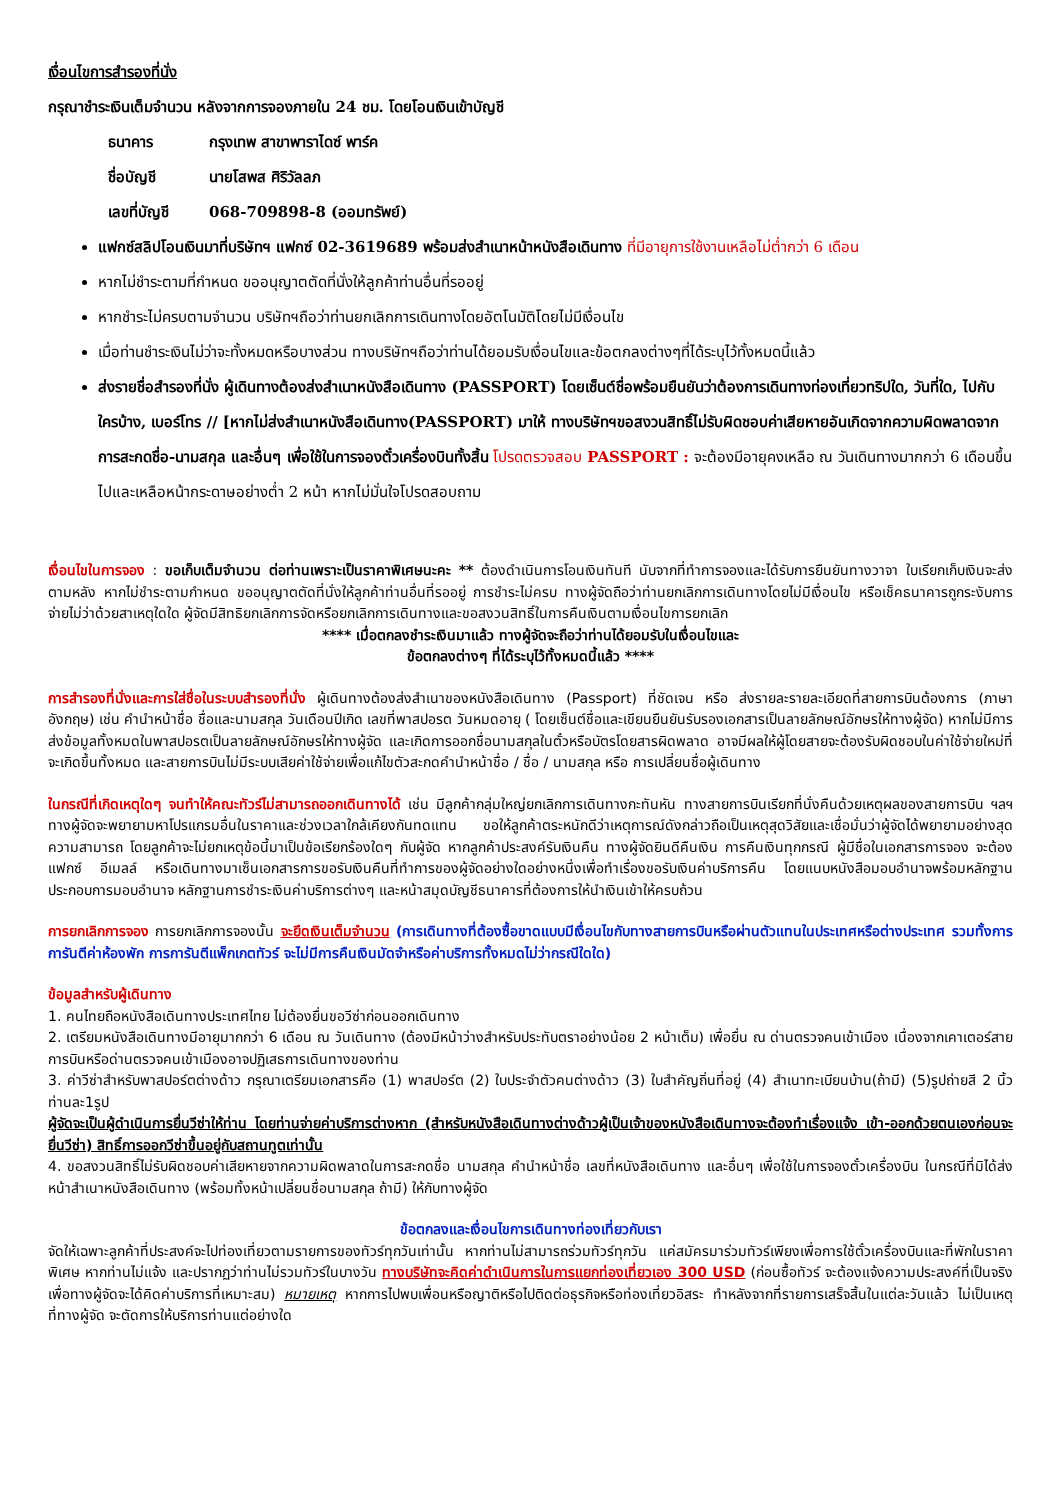เงื่อนไขการสำรองที่นั่ง
กรุณาชำระเงินเต็มจำนวน หลังจากการจองภายใน 24 ชม. โดยโอนเงินเข้าบัญชี
| ธนาคาร | กรุงเทพ สาขาพาราไดซ์ พาร์ค |
| ชื่อบัญชี | นายโสพส ศิริวัลลภ |
| เลขที่บัญชี | 068-709898-8 (ออมทรัพย์) |
แฟกซ์สลิปโอนเงินมาที่บริษัทฯ แฟกซ์ 02-3619689 พร้อมส่งสำเนาหน้าหนังสือเดินทาง ที่มีอายุการใช้งานเหลือไม่ต่ำกว่า 6 เดือน
หากไม่ชำระตามที่กำหนด ขออนุญาตตัดที่นั่งให้ลูกค้าท่านอื่นที่รออยู่
หากชำระไม่ครบตามจำนวน บริษัทฯถือว่าท่านยกเลิกการเดินทางโดยอัตโนมัติโดยไม่มีเงื่อนไข
เมื่อท่านชำระเงินไม่ว่าจะทั้งหมดหรือบางส่วน ทางบริษัทฯถือว่าท่านได้ยอมรับเงื่อนไขและข้อตกลงต่างๆที่ได้ระบุไว้ทั้งหมดนี้แล้ว
ส่งรายชื่อสำรองที่นั่ง ผู้เดินทางต้องส่งสำเนาหนังสือเดินทาง (PASSPORT) โดยเซ็นต์ชื่อพร้อมยืนยันว่าต้องการเดินทางท่องเที่ยวทริปใด, วันที่ใด, ไปกับใครบ้าง, เบอร์โทร // [หากไม่ส่งสำเนาหนังสือเดินทาง(PASSPORT) มาให้ ทางบริษัทฯขอสงวนสิทธิ์ไม่รับผิดชอบค่าเสียหายอันเกิดจากความผิดพลาดจากการสะกดชื่อ-นามสกุล และอื่นๆ เพื่อใช้ในการจองตั๋วเครื่องบินทั้งสิ้น โปรดตรวจสอบ PASSPORT : จะต้องมีอายุคงเหลือ ณ วันเดินทางมากกว่า 6 เดือนขึ้นไปและเหลือหน้ากระดาษอย่างต่ำ 2 หน้า หากไม่มั่นใจโปรดสอบถาม
เงื่อนไขในการจอง : ขอเก็บเต็มจำนวน ต่อท่านเพราะเป็นราคาพิเศษนะคะ ** ต้องดำเนินการโอนเงินทันที นับจากที่ทำการจองและได้รับการยืนยันทางวาจา ใบเรียกเก็บเงินจะส่งตามหลัง หากไม่ชำระตามกำหนด ขออนุญาตตัดที่นั่งให้ลูกค้าท่านอื่นที่รออยู่ การชำระไม่ครบ ทางผู้จัดถือว่าท่านยกเลิกการเดินทางโดยไม่มีเงื่อนไข หรือเช็คธนาคารถูกระงับการจ่ายไม่ว่าด้วยสาเหตุใดใด ผู้จัดมีสิทธิยกเลิกการจัดหรือยกเลิกการเดินทางและขอสงวนสิทธิ์ในการคืนเงินตามเงื่อนไขการยกเลิก
**** เมื่อตกลงชำระเงินมาแล้ว ทางผู้จัดจะถือว่าท่านได้ยอมรับในเงื่อนไขและ
ข้อตกลงต่างๆ ที่ได้ระบุไว้ทั้งหมดนี้แล้ว ****
การสำรองที่นั่งและการใส่ชื่อในระบบสำรองที่นั่ง ผู้เดินทางต้องส่งสำเนาของหนังสือเดินทาง (Passport) ที่ชัดเจน หรือ ส่งรายละรายละเอียดที่สายการบินต้องการ (ภาษาอังกฤษ) เช่น คำนำหน้าชื่อ ชื่อและนามสกุล วันเดือนปีเกิด เลขที่พาสปอรต วันหมดอายุ ( โดยเซ็นต์ชื่อและเขียนยืนยันรับรองเอกสารเป็นลายลักษณ์อักษรให้ทางผู้จัด) หากไม่มีการส่งข้อมูลทั้งหมดในพาสปอรตเป็นลายลักษณ์อักษรให้ทางผู้จัด และเกิดการออกชื่อนามสกุลในตั๋วหรือบัตรโดยสารผิดพลาด อาจมีผลให้ผู้โดยสายจะต้องรับผิดชอบในค่าใช้จ่ายใหม่ที่จะเกิดขึ้นทั้งหมด และสายการบินไม่มีระบบเสียค่าใช้จ่ายเพื่อแก้ไขตัวสะกดคำนำหน้าชื่อ / ชื่อ / นามสกุล หรือ การเปลี่ยนชื่อผู้เดินทาง
ในกรณีที่เกิดเหตุใดๆ จนทำให้คณะทัวร์ไม่สามารถออกเดินทางได้ เช่น มีลูกค้ากลุ่มใหญ่ยกเลิกการเดินทางกะทันหัน ทางสายการบินเรียกที่นั่งคืนด้วยเหตุผลของสายการบิน ฯลฯ ทางผู้จัดจะพยายามหาโปรแกรมอื่นในราคาและช่วงเวลาใกล้เคียงกันทดแทน ขอให้ลูกค้าตระหนักดีว่าเหตุการณ์ดังกล่าวถือเป็นเหตุสุดวิสัยและเชื่อมั่นว่าผู้จัดได้พยายามอย่างสุดความสามารถ โดยลูกค้าจะไม่ยกเหตุข้อนี้มาเป็นข้อเรียกร้องใดๆ กับผู้จัด หากลูกค้าประสงค์รับเงินคืน ทางผู้จัดยินดีคืนเงิน การคืนเงินทุกกรณี ผู้มีชื่อในเอกสารการจอง จะต้องแฟกซ์ อีเมลล์ หรือเดินทางมาเซ็นเอกสารการขอรับเงินคืนที่ทำการของผู้จัดอย่างใดอย่างหนึ่งเพื่อทำเรื่องขอรับเงินค่าบริการคืน โดยแนบหนังสือมอบอำนาจพร้อมหลักฐานประกอบการมอบอำนาจ หลักฐานการชำระเงินค่าบริการต่างๆ และหน้าสมุดบัญชีธนาคารที่ต้องการให้นำเงินเข้าให้ครบถ้วน
การยกเลิกการจอง การยกเลิกการจองนั้น จะยึดเงินเต็มจำนวน (การเดินทางที่ต้องซื้อขาดแบบมีเงื่อนไขกับทางสายการบินหรือผ่านตัวแทนในประเทศหรือต่างประเทศ รวมทั้งการการันตีค่าห้องพัก การการันตีแพ็กเกตทัวร์ จะไม่มีการคืนเงินมัดจำหรือค่าบริการทั้งหมดไม่ว่ากรณีใดใด)
ข้อมูลสำหรับผู้เดินทาง
1. คนไทยถือหนังสือเดินทางประเทศไทย ไม่ต้องยื่นขอวีซ่าก่อนออกเดินทาง
2. เตรียมหนังสือเดินทางมีอายุมากกว่า 6 เดือน ณ วันเดินทาง (ต้องมีหน้าว่างสำหรับประทับตราอย่างน้อย 2 หน้าเต็ม) เพื่อยื่น ณ ด่านตรวจคนเข้าเมือง เนื่องจากเคาเตอร์สายการบินหรือด่านตรวจคนเข้าเมืองอาจปฏิเสธการเดินทางของท่าน
3. ค่าวีซ่าสำหรับพาสปอร์ตต่างด้าว กรุณาเตรียมเอกสารคือ (1) พาสปอร์ต (2) ใบประจำตัวคนต่างด้าว (3) ใบสำคัญถิ่นที่อยู่ (4) สำเนาทะเบียนบ้าน(ถ้ามี) (5)รูปถ่ายสี 2 นิ้วท่านละ1รูป
ผู้จัดจะเป็นผู้ดำเนินการยื่นวีซ่าให้ท่าน โดยท่านจ่ายค่าบริการต่างหาก (สำหรับหนังสือเดินทางต่างด้าวผู้เป็นเจ้าของหนังสือเดินทางจะต้องทำเรื่องแจ้ง เข้า-ออกด้วยตนเองก่อนจะยื่นวีซ่า) สิทธิ์การออกวีซ่าขึ้นอยู่กับสถานทูตเท่านั้น
4. ขอสงวนสิทธิ์ไม่รับผิดชอบค่าเสียหายจากความผิดพลาดในการสะกดชื่อ นามสกุล คำนำหน้าชื่อ เลขที่หนังสือเดินทาง และอื่นๆ เพื่อใช้ในการจองตั๋วเครื่องบิน ในกรณีที่มิได้ส่งหน้าสำเนาหนังสือเดินทาง (พร้อมทั้งหน้าเปลี่ยนชื่อนามสกุล ถ้ามี) ให้กับทางผู้จัด
ข้อตกลงและเงื่อนไขการเดินทางท่องเที่ยวกับเรา
จัดให้เฉพาะลูกค้าที่ประสงค์จะไปท่องเที่ยวตามรายการของทัวร์ทุกวันเท่านั้น หากท่านไม่สามารถร่วมทัวร์ทุกวัน แค่สมัครมาร่วมทัวร์เพียงเพื่อการใช้ตั๋วเครื่องบินและที่พักในราคาพิเศษ หากท่านไม่แจ้ง และปรากฏว่าท่านไม่รวมทัวร์ในบางวัน ทางบริษัทจะคิดค่าดำเนินการในการแยกท่องเที่ยวเอง 300 USD (ก่อนซื้อทัวร์ จะต้องแจ้งความประสงค์ที่เป็นจริง เพื่อทางผู้จัดจะได้คิดค่าบริการที่เหมาะสม) หมายเหตุ หากการไปพบเพื่อนหรือญาติหรือไปติดต่อธุรกิจหรือท่องเที่ยวอิสระ ทำหลังจากที่รายการเสร็จสิ้นในแต่ละวันแล้ว ไม่เป็นเหตุที่ทางผู้จัด จะตัดการให้บริการท่านแต่อย่างใด